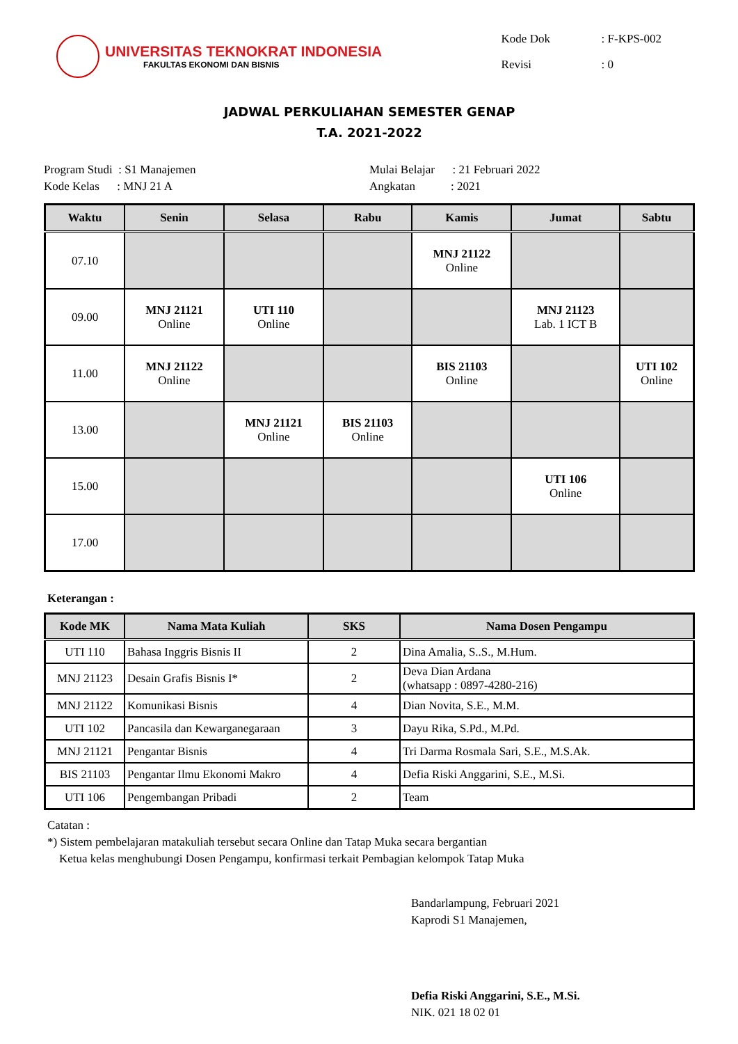UNIVERSITAS TEKNOKRAT INDONESIA
FAKULTAS EKONOMI DAN BISNIS
| Kode Dok | : F-KPS-002 |
| Revisi | : 0 |
JADWAL PERKULIAHAN SEMESTER GENAP
T.A. 2021-2022
Program Studi : S1 Manajemen
Kode Kelas : MNJ 21 A
Mulai Belajar : 21 Februari 2022
Angkatan : 2021
| Waktu | Senin | Selasa | Rabu | Kamis | Jumat | Sabtu |
| --- | --- | --- | --- | --- | --- | --- |
| 07.10 | | | | MNJ 21122 Online | | |
| 09.00 | MNJ 21121 Online | UTI 110 Online | | | MNJ 21123 Lab. 1 ICT B | |
| 11.00 | MNJ 21122 Online | | | BIS 21103 Online | | UTI 102 Online |
| 13.00 | | MNJ 21121 Online | BIS 21103 Online | | | |
| 15.00 | | | | | UTI 106 Online | |
| 17.00 | | | | | | |
Keterangan :
| Kode MK | Nama Mata Kuliah | SKS | Nama Dosen Pengampu |
| --- | --- | --- | --- |
| UTI 110 | Bahasa Inggris Bisnis II | 2 | Dina Amalia, S..S., M.Hum. |
| MNJ 21123 | Desain Grafis Bisnis I* | 2 | Deva Dian Ardana (whatsapp : 0897-4280-216) |
| MNJ 21122 | Komunikasi Bisnis | 4 | Dian Novita, S.E., M.M. |
| UTI 102 | Pancasila dan Kewarganegaraan | 3 | Dayu Rika, S.Pd., M.Pd. |
| MNJ 21121 | Pengantar Bisnis | 4 | Tri Darma Rosmala Sari, S.E., M.S.Ak. |
| BIS 21103 | Pengantar Ilmu Ekonomi Makro | 4 | Defia Riski Anggarini, S.E., M.Si. |
| UTI 106 | Pengembangan Pribadi | 2 | Team |
Catatan :
*) Sistem pembelajaran matakuliah tersebut secara Online dan Tatap Muka secara bergantian
Ketua kelas menghubungi Dosen Pengampu, konfirmasi terkait Pembagian kelompok Tatap Muka
Bandarlampung, Februari 2021
Kaprodi S1 Manajemen,
Defia Riski Anggarini, S.E., M.Si.
NIK. 021 18 02 01